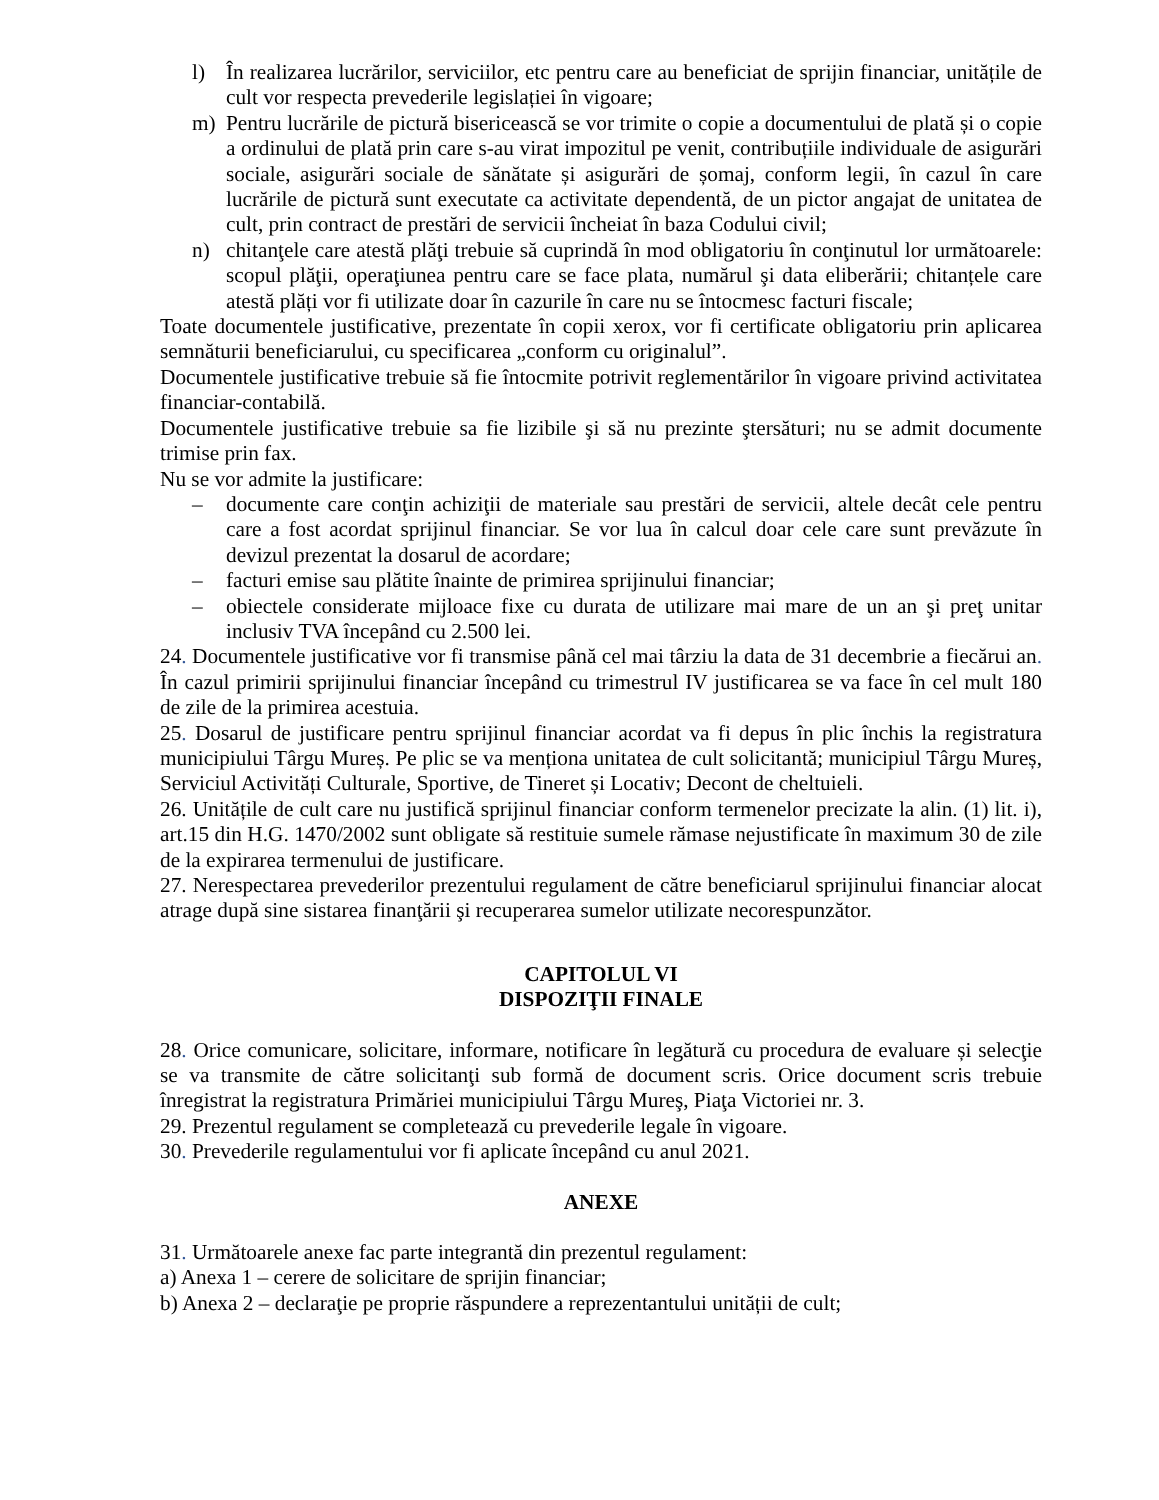l) În realizarea lucrărilor, serviciilor, etc pentru care au beneficiat de sprijin financiar, unitățile de cult vor respecta prevederile legislației în vigoare;
m) Pentru lucrările de pictură bisericească se vor trimite o copie a documentului de plată și o copie a ordinului de plată prin care s-au virat impozitul pe venit, contribuțiile individuale de asigurări sociale, asigurări sociale de sănătate și asigurări de șomaj, conform legii, în cazul în care lucrările de pictură sunt executate ca activitate dependentă, de un pictor angajat de unitatea de cult, prin contract de prestări de servicii încheiat în baza Codului civil;
n) chitanţele care atestă plăţi trebuie să cuprindă în mod obligatoriu în conţinutul lor următoarele: scopul plăţii, operaţiunea pentru care se face plata, numărul şi data eliberării; chitanțele care atestă plăți vor fi utilizate doar în cazurile în care nu se întocmesc facturi fiscale;
Toate documentele justificative, prezentate în copii xerox, vor fi certificate obligatoriu prin aplicarea semnăturii beneficiarului, cu specificarea „conform cu originalul”.
Documentele justificative trebuie să fie întocmite potrivit reglementărilor în vigoare privind activitatea financiar-contabilă.
Documentele justificative trebuie sa fie lizibile şi să nu prezinte ştersături; nu se admit documente trimise prin fax.
Nu se vor admite la justificare:
– documente care conţin achiziţii de materiale sau prestări de servicii, altele decât cele pentru care a fost acordat sprijinul financiar. Se vor lua în calcul doar cele care sunt prevăzute în devizul prezentat la dosarul de acordare;
– facturi emise sau plătite înainte de primirea sprijinului financiar;
– obiectele considerate mijloace fixe cu durata de utilizare mai mare de un an şi preţ unitar inclusiv TVA începând cu 2.500 lei.
24. Documentele justificative vor fi transmise până cel mai târziu la data de 31 decembrie a fiecărui an. În cazul primirii sprijinului financiar începând cu trimestrul IV justificarea se va face în cel mult 180 de zile de la primirea acestuia.
25. Dosarul de justificare pentru sprijinul financiar acordat va fi depus în plic închis la registratura municipiului Târgu Mureș. Pe plic se va menționa unitatea de cult solicitantă; municipiul Târgu Mureș, Serviciul Activități Culturale, Sportive, de Tineret și Locativ; Decont de cheltuieli.
26. Unitățile de cult care nu justifică sprijinul financiar conform termenelor precizate la alin. (1) lit. i), art.15 din H.G. 1470/2002 sunt obligate să restituie sumele rămase nejustificate în maximum 30 de zile de la expirarea termenului de justificare.
27. Nerespectarea prevederilor prezentului regulament de către beneficiarul sprijinului financiar alocat atrage după sine sistarea finanţării şi recuperarea sumelor utilizate necorespunzător.
CAPITOLUL VI
DISPOZIŢII FINALE
28. Orice comunicare, solicitare, informare, notificare în legătură cu procedura de evaluare și selecţie se va transmite de către solicitanţi sub formă de document scris. Orice document scris trebuie înregistrat la registratura Primăriei municipiului Târgu Mureş, Piaţa Victoriei nr. 3.
29. Prezentul regulament se completează cu prevederile legale în vigoare.
30. Prevederile regulamentului vor fi aplicate începând cu anul 2021.
ANEXE
31. Următoarele anexe fac parte integrantă din prezentul regulament:
a) Anexa 1 – cerere de solicitare de sprijin financiar;
b) Anexa 2 – declaraţie pe proprie răspundere a reprezentantului unității de cult;